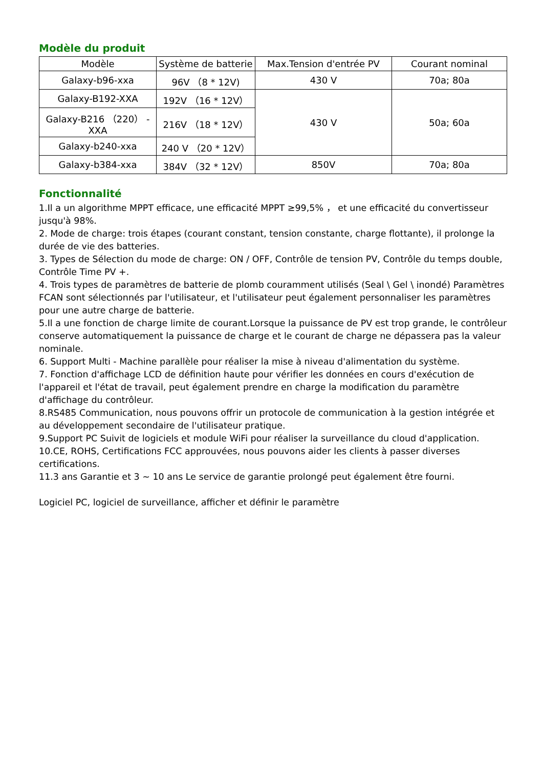Modèle du produit
| Modèle | Système de batterie | Max.Tension d'entrée PV | Courant nominal |
| --- | --- | --- | --- |
| Galaxy-b96-xxa | 96V （8 * 12V) | 430 V | 70a; 80a |
| Galaxy-B192-XXA | 192V （16 * 12V） | 430 V | 50a; 60a |
| Galaxy-B216 （220） -XXA | 216V （18 * 12V） | | |
| Galaxy-b240-xxa | 240 V （20 * 12V） | | |
| Galaxy-b384-xxa | 384V （32 * 12V） | 850V | 70a; 80a |
Fonctionnalité
1.Il a un algorithme MPPT efficace, une efficacité MPPT ≥99,5% ， et une efficacité du convertisseur jusqu'à 98%.
2. Mode de charge: trois étapes (courant constant, tension constante, charge flottante), il prolonge la durée de vie des batteries.
3. Types de Sélection du mode de charge: ON / OFF, Contrôle de tension PV, Contrôle du temps double, Contrôle Time PV +.
4. Trois types de paramètres de batterie de plomb couramment utilisés (Seal \ Gel \ inondé) Paramètres FCAN sont sélectionnés par l'utilisateur, et l'utilisateur peut également personnaliser les paramètres pour une autre charge de batterie.
5.Il a une fonction de charge limite de courant.Lorsque la puissance de PV est trop grande, le contrôleur conserve automatiquement la puissance de charge et le courant de charge ne dépassera pas la valeur nominale.
6. Support Multi - Machine parallèle pour réaliser la mise à niveau d'alimentation du système.
7. Fonction d'affichage LCD de définition haute pour vérifier les données en cours d'exécution de l'appareil et l'état de travail, peut également prendre en charge la modification du paramètre d'affichage du contrôleur.
8.RS485 Communication, nous pouvons offrir un protocole de communication à la gestion intégrée et au développement secondaire de l'utilisateur pratique.
9.Support PC Suivit de logiciels et module WiFi pour réaliser la surveillance du cloud d'application.
10.CE, ROHS, Certifications FCC approuvées, nous pouvons aider les clients à passer diverses certifications.
11.3 ans Garantie et 3 ~ 10 ans Le service de garantie prolongé peut également être fourni.
Logiciel PC, logiciel de surveillance, afficher et définir le paramètre